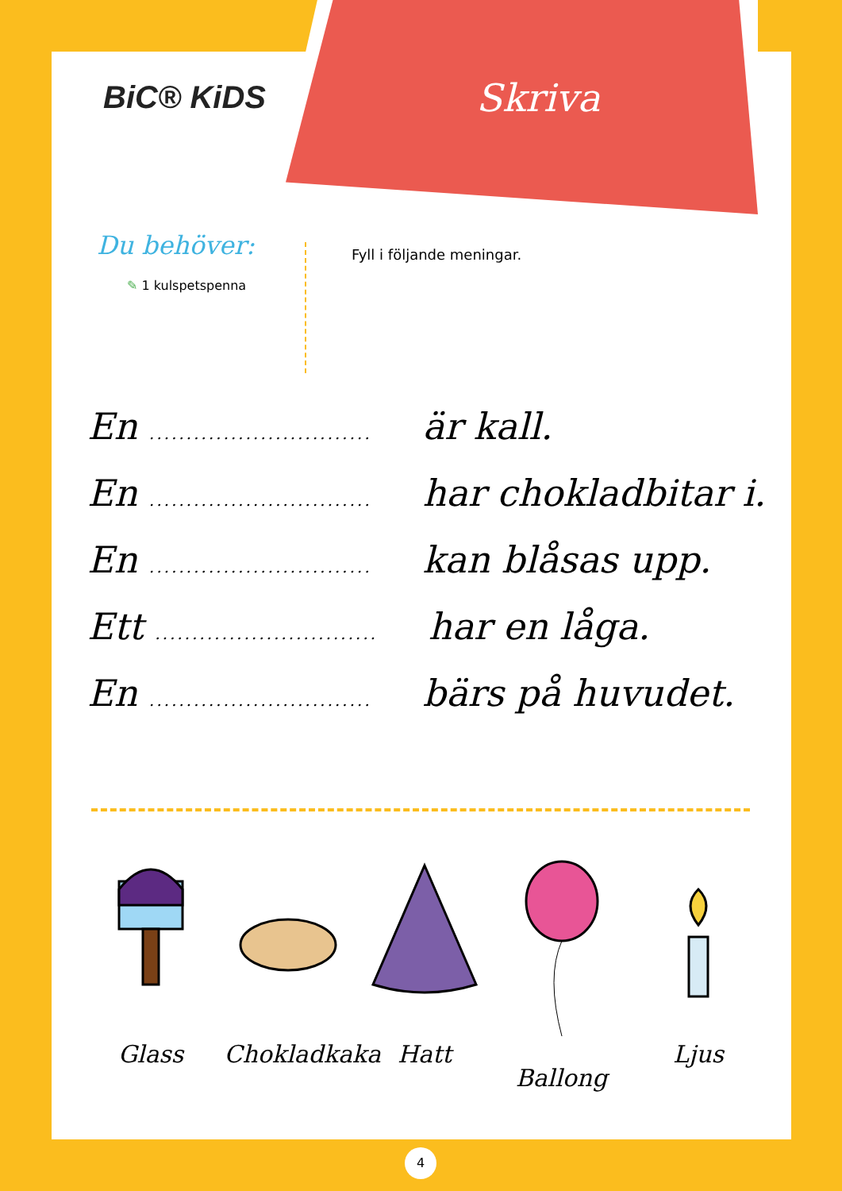Skriva
BiC® KiDS
Du behöver:
✎ 1 kulspetspenna
Fyll i följande meningar.
En .............................. är kall.
En .............................. har chokladbitar i.
En .............................. kan blåsas upp.
Ett .............................. har en låga.
En .............................. bärs på huvudet.
Glass Chokladkaka
Hatt Ballong Ljus
4